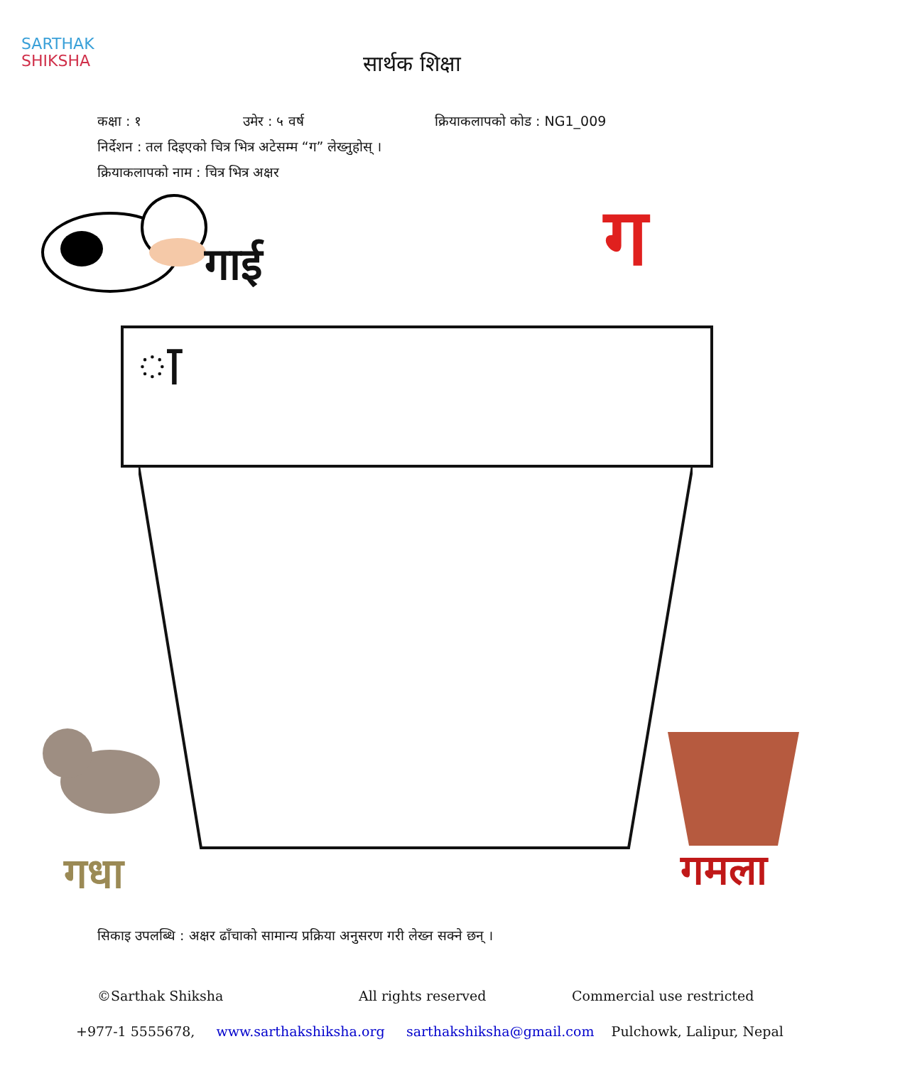SARTHAK
SHIKSHA
सार्थक शिक्षा
कक्षा : १ उमेर : ५ वर्ष क्रियाकलापको कोड : NG1_009
निर्देशन : तल दिइएको चित्र भित्र अटेसम्म “ग” लेख्नुहोस् ।
क्रियाकलापको नाम : चित्र भित्र अक्षर
गाई ग
ा
गधा गमला
सिकाइ उपलब्धि : अक्षर ढाँचाको सामान्य प्रक्रिया अनुसरण गरी लेख्न सक्ने छन् ।
©Sarthak Shiksha All rights reserved Commercial use restricted
+977-1 5555678, www.sarthakshiksha.org sarthakshiksha@gmail.com Pulchowk, Lalipur, Nepal